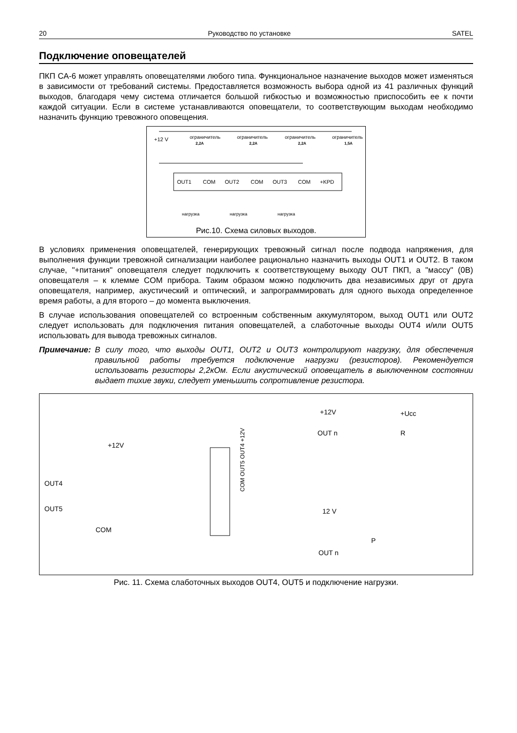20 Руководство по установке SATEL
Подключение оповещателей
ПКП CA-6 может управлять оповещателями любого типа. Функциональное назначение выходов может изменяться в зависимости от требований системы. Предоставляется возможность выбора одной из 41 различных функций выходов, благодаря чему система отличается большой гибкостью и возможностью приспособить ее к почти каждой ситуации. Если в системе устанавливаются оповещатели, то соответствующим выходам необходимо назначить функцию тревожного оповещения.
+12 V
ограничитель
ограничитель
ограничитель
ограничитель
2,2A
2,2A
2,2A
1,5A
OUT1
COM
OUT2
COM
OUT3
COM
+KPD
нагрузка
нагрузка
нагрузка
Рис.10. Схема силовых выходов.
В условиях применения оповещателей, генерирующих тревожный сигнал после подвода напряжения, для выполнения функции тревожной сигнализации наиболее рационально назначить выходы OUT1 и OUT2. В таком случае, "+питания" оповещателя следует подключить к соответствующему выходу OUT ПКП, а "массу" (0В) оповещателя – к клемме COM прибора. Таким образом можно подключить два независимых друг от друга оповещателя, например, акустический и оптический, и запрограммировать для одного выхода определенное время работы, а для второго – до момента выключения.
В случае использования оповещателей со встроенным собственным аккумулятором, выход OUT1 или OUT2 следует использовать для подключения питания оповещателей, а слаботочные выходы OUT4 и/или OUT5 использовать для вывода тревожных сигналов.
Примечание: В силу того, что выходы OUT1, OUT2 и OUT3 контролируют нагрузку, для обеспечения правильной работы требуется подключение нагрузки (резисторов). Рекомендуется использовать резисторы 2,2кОм. Если акустический оповещатель в выключенном состоянии выдает тихие звуки, следует уменьшить сопротивление резистора.
+12V
OUT4
OUT5
COM
COM OUT5 OUT4 +12V
+12V
OUT n
+Ucc
R
12 V
OUT n
P
Рис. 11. Схема слаботочных выходов OUT4, OUT5 и подключение нагрузки.